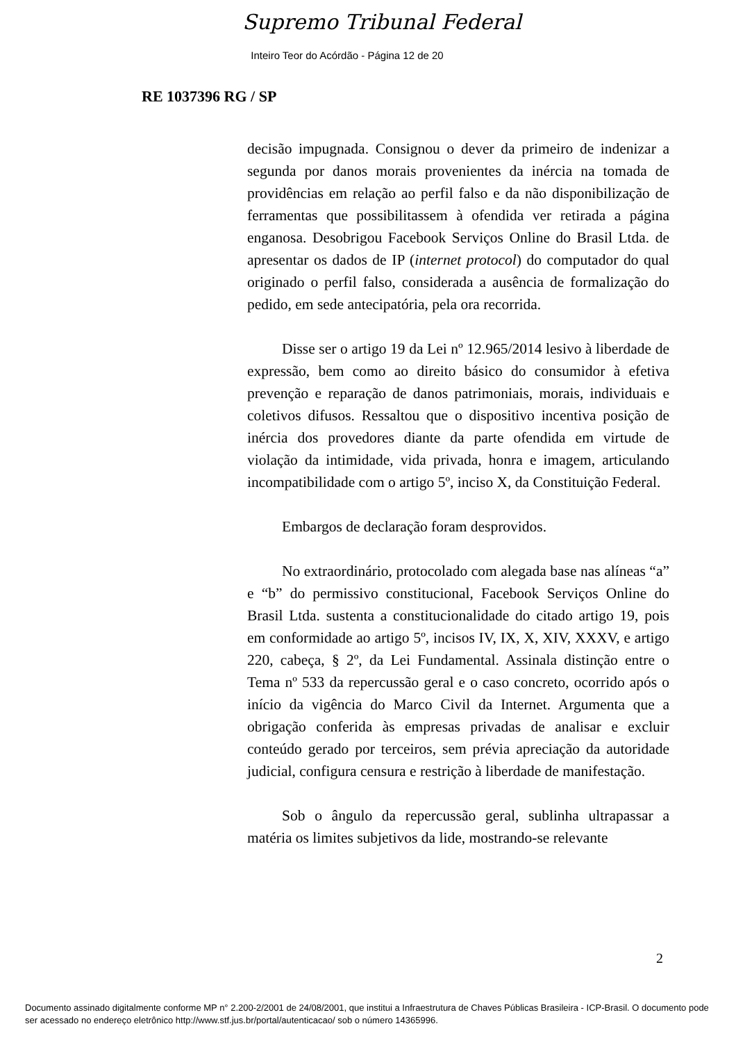Supremo Tribunal Federal
Inteiro Teor do Acórdão - Página 12 de 20
RE 1037396 RG / SP
decisão impugnada. Consignou o dever da primeiro de indenizar a segunda por danos morais provenientes da inércia na tomada de providências em relação ao perfil falso e da não disponibilização de ferramentas que possibilitassem à ofendida ver retirada a página enganosa. Desobrigou Facebook Serviços Online do Brasil Ltda. de apresentar os dados de IP (internet protocol) do computador do qual originado o perfil falso, considerada a ausência de formalização do pedido, em sede antecipatória, pela ora recorrida.
Disse ser o artigo 19 da Lei nº 12.965/2014 lesivo à liberdade de expressão, bem como ao direito básico do consumidor à efetiva prevenção e reparação de danos patrimoniais, morais, individuais e coletivos difusos. Ressaltou que o dispositivo incentiva posição de inércia dos provedores diante da parte ofendida em virtude de violação da intimidade, vida privada, honra e imagem, articulando incompatibilidade com o artigo 5º, inciso X, da Constituição Federal.
Embargos de declaração foram desprovidos.
No extraordinário, protocolado com alegada base nas alíneas “a” e “b” do permissivo constitucional, Facebook Serviços Online do Brasil Ltda. sustenta a constitucionalidade do citado artigo 19, pois em conformidade ao artigo 5º, incisos IV, IX, X, XIV, XXXV, e artigo 220, cabeça, § 2º, da Lei Fundamental. Assinala distinção entre o Tema nº 533 da repercussão geral e o caso concreto, ocorrido após o início da vigência do Marco Civil da Internet. Argumenta que a obrigação conferida às empresas privadas de analisar e excluir conteúdo gerado por terceiros, sem prévia apreciação da autoridade judicial, configura censura e restrição à liberdade de manifestação.
Sob o ângulo da repercussão geral, sublinha ultrapassar a matéria os limites subjetivos da lide, mostrando-se relevante
2
Documento assinado digitalmente conforme MP n° 2.200-2/2001 de 24/08/2001, que institui a Infraestrutura de Chaves Públicas Brasileira - ICP-Brasil. O documento pode ser acessado no endereço eletrônico http://www.stf.jus.br/portal/autenticacao/ sob o número 14365996.